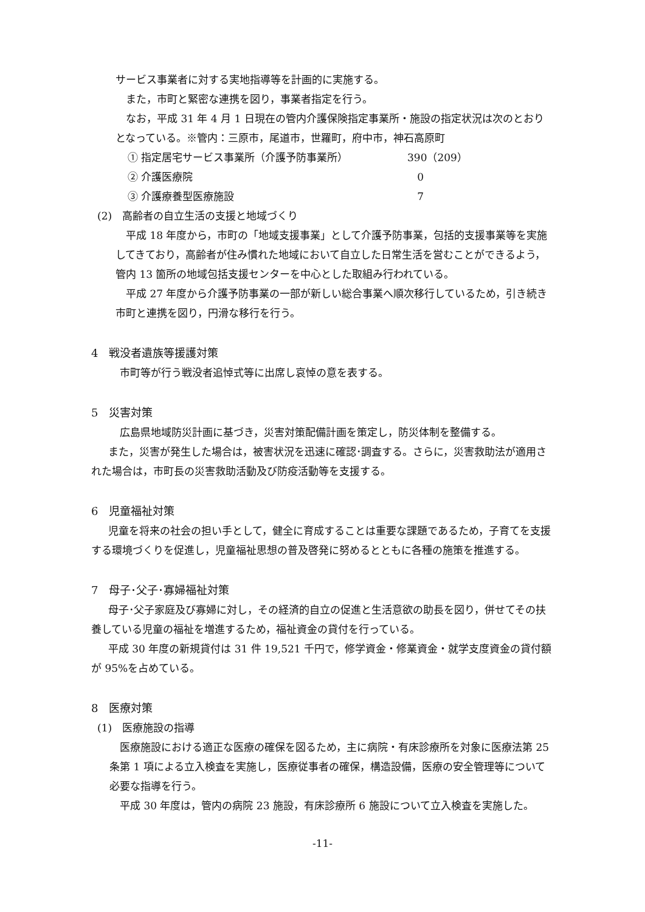サービス事業者に対する実地指導等を計画的に実施する。
また，市町と緊密な連携を図り，事業者指定を行う。
なお，平成 31 年 4 月 1 日現在の管内介護保険指定事業所・施設の指定状況は次のとおりとなっている。※管内：三原市，尾道市，世羅町，府中市，神石高原町
① 指定居宅サービス事業所（介護予防事業所） 390（209）
② 介護医療院 0
③ 介護療養型医療施設 7
(2)　高齢者の自立生活の支援と地域づくり
平成 18 年度から，市町の「地域支援事業」として介護予防事業，包括的支援事業等を実施してきており，高齢者が住み慣れた地域において自立した日常生活を営むことができるよう，管内 13 箇所の地域包括支援センターを中心とした取組み行われている。
平成 27 年度から介護予防事業の一部が新しい総合事業へ順次移行しているため，引き続き市町と連携を図り，円滑な移行を行う。
4　戦没者遺族等援護対策
市町等が行う戦没者追悼式等に出席し哀悼の意を表する。
5　災害対策
広島県地域防災計画に基づき，災害対策配備計画を策定し，防災体制を整備する。
また，災害が発生した場合は，被害状況を迅速に確認･調査する。さらに，災害救助法が適用された場合は，市町長の災害救助活動及び防疫活動等を支援する。
6　児童福祉対策
児童を将来の社会の担い手として，健全に育成することは重要な課題であるため，子育てを支援する環境づくりを促進し，児童福祉思想の普及啓発に努めるとともに各種の施策を推進する。
7　母子･父子･寡婦福祉対策
母子･父子家庭及び寡婦に対し，その経済的自立の促進と生活意欲の助長を図り，併せてその扶養している児童の福祉を増進するため，福祉資金の貸付を行っている。
平成 30 年度の新規貸付は 31 件 19,521 千円で，修学資金・修業資金・就学支度資金の貸付額が 95%を占めている。
8　医療対策
(1)　医療施設の指導
医療施設における適正な医療の確保を図るため，主に病院・有床診療所を対象に医療法第 25 条第 1 項による立入検査を実施し，医療従事者の確保，構造設備，医療の安全管理等について必要な指導を行う。
平成 30 年度は，管内の病院 23 施設，有床診療所 6 施設について立入検査を実施した。
-11-